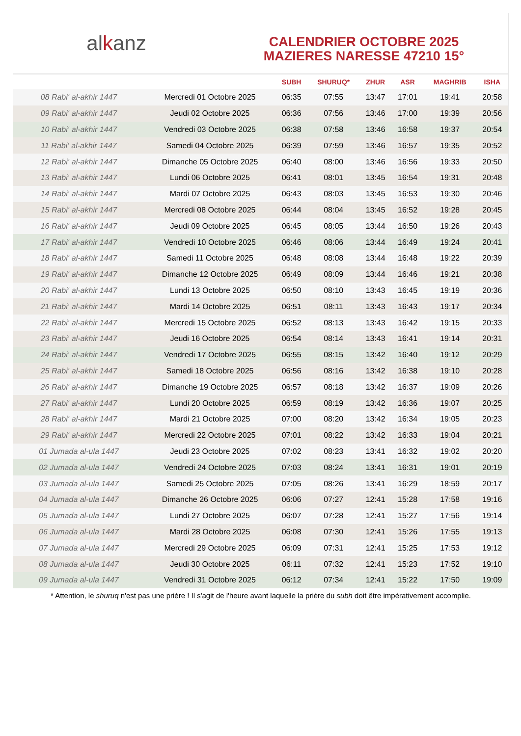alkanz
CALENDRIER OCTOBRE 2025
MAZIERES NARESSE 47210 15°
| | | SUBH | SHURUQ* | ZHUR | ASR | MAGHRIB | ISHA |
| --- | --- | --- | --- | --- | --- | --- | --- |
| 08 Rabi‘ al-akhir 1447 | Mercredi 01 Octobre 2025 | 06:35 | 07:55 | 13:47 | 17:01 | 19:41 | 20:58 |
| 09 Rabi‘ al-akhir 1447 | Jeudi 02 Octobre 2025 | 06:36 | 07:56 | 13:46 | 17:00 | 19:39 | 20:56 |
| 10 Rabi‘ al-akhir 1447 | Vendredi 03 Octobre 2025 | 06:38 | 07:58 | 13:46 | 16:58 | 19:37 | 20:54 |
| 11 Rabi‘ al-akhir 1447 | Samedi 04 Octobre 2025 | 06:39 | 07:59 | 13:46 | 16:57 | 19:35 | 20:52 |
| 12 Rabi‘ al-akhir 1447 | Dimanche 05 Octobre 2025 | 06:40 | 08:00 | 13:46 | 16:56 | 19:33 | 20:50 |
| 13 Rabi‘ al-akhir 1447 | Lundi 06 Octobre 2025 | 06:41 | 08:01 | 13:45 | 16:54 | 19:31 | 20:48 |
| 14 Rabi‘ al-akhir 1447 | Mardi 07 Octobre 2025 | 06:43 | 08:03 | 13:45 | 16:53 | 19:30 | 20:46 |
| 15 Rabi‘ al-akhir 1447 | Mercredi 08 Octobre 2025 | 06:44 | 08:04 | 13:45 | 16:52 | 19:28 | 20:45 |
| 16 Rabi‘ al-akhir 1447 | Jeudi 09 Octobre 2025 | 06:45 | 08:05 | 13:44 | 16:50 | 19:26 | 20:43 |
| 17 Rabi‘ al-akhir 1447 | Vendredi 10 Octobre 2025 | 06:46 | 08:06 | 13:44 | 16:49 | 19:24 | 20:41 |
| 18 Rabi‘ al-akhir 1447 | Samedi 11 Octobre 2025 | 06:48 | 08:08 | 13:44 | 16:48 | 19:22 | 20:39 |
| 19 Rabi‘ al-akhir 1447 | Dimanche 12 Octobre 2025 | 06:49 | 08:09 | 13:44 | 16:46 | 19:21 | 20:38 |
| 20 Rabi‘ al-akhir 1447 | Lundi 13 Octobre 2025 | 06:50 | 08:10 | 13:43 | 16:45 | 19:19 | 20:36 |
| 21 Rabi‘ al-akhir 1447 | Mardi 14 Octobre 2025 | 06:51 | 08:11 | 13:43 | 16:43 | 19:17 | 20:34 |
| 22 Rabi‘ al-akhir 1447 | Mercredi 15 Octobre 2025 | 06:52 | 08:13 | 13:43 | 16:42 | 19:15 | 20:33 |
| 23 Rabi‘ al-akhir 1447 | Jeudi 16 Octobre 2025 | 06:54 | 08:14 | 13:43 | 16:41 | 19:14 | 20:31 |
| 24 Rabi‘ al-akhir 1447 | Vendredi 17 Octobre 2025 | 06:55 | 08:15 | 13:42 | 16:40 | 19:12 | 20:29 |
| 25 Rabi‘ al-akhir 1447 | Samedi 18 Octobre 2025 | 06:56 | 08:16 | 13:42 | 16:38 | 19:10 | 20:28 |
| 26 Rabi‘ al-akhir 1447 | Dimanche 19 Octobre 2025 | 06:57 | 08:18 | 13:42 | 16:37 | 19:09 | 20:26 |
| 27 Rabi‘ al-akhir 1447 | Lundi 20 Octobre 2025 | 06:59 | 08:19 | 13:42 | 16:36 | 19:07 | 20:25 |
| 28 Rabi‘ al-akhir 1447 | Mardi 21 Octobre 2025 | 07:00 | 08:20 | 13:42 | 16:34 | 19:05 | 20:23 |
| 29 Rabi‘ al-akhir 1447 | Mercredi 22 Octobre 2025 | 07:01 | 08:22 | 13:42 | 16:33 | 19:04 | 20:21 |
| 01 Jumada al-ula 1447 | Jeudi 23 Octobre 2025 | 07:02 | 08:23 | 13:41 | 16:32 | 19:02 | 20:20 |
| 02 Jumada al-ula 1447 | Vendredi 24 Octobre 2025 | 07:03 | 08:24 | 13:41 | 16:31 | 19:01 | 20:19 |
| 03 Jumada al-ula 1447 | Samedi 25 Octobre 2025 | 07:05 | 08:26 | 13:41 | 16:29 | 18:59 | 20:17 |
| 04 Jumada al-ula 1447 | Dimanche 26 Octobre 2025 | 06:06 | 07:27 | 12:41 | 15:28 | 17:58 | 19:16 |
| 05 Jumada al-ula 1447 | Lundi 27 Octobre 2025 | 06:07 | 07:28 | 12:41 | 15:27 | 17:56 | 19:14 |
| 06 Jumada al-ula 1447 | Mardi 28 Octobre 2025 | 06:08 | 07:30 | 12:41 | 15:26 | 17:55 | 19:13 |
| 07 Jumada al-ula 1447 | Mercredi 29 Octobre 2025 | 06:09 | 07:31 | 12:41 | 15:25 | 17:53 | 19:12 |
| 08 Jumada al-ula 1447 | Jeudi 30 Octobre 2025 | 06:11 | 07:32 | 12:41 | 15:23 | 17:52 | 19:10 |
| 09 Jumada al-ula 1447 | Vendredi 31 Octobre 2025 | 06:12 | 07:34 | 12:41 | 15:22 | 17:50 | 19:09 |
* Attention, le shuruq n'est pas une prière ! Il s'agit de l'heure avant laquelle la prière du subh doit être impérativement accomplie.